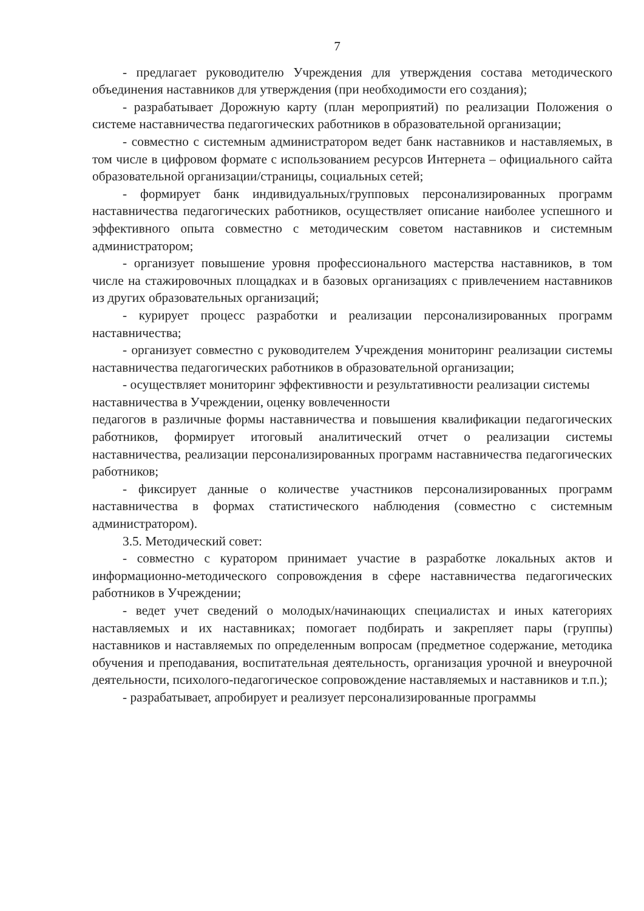7
- предлагает руководителю Учреждения для утверждения состава методического объединения наставников для утверждения (при необходимости его создания);
- разрабатывает Дорожную карту (план мероприятий) по реализации Положения о системе наставничества педагогических работников в образовательной организации;
- совместно с системным администратором ведет банк наставников и наставляемых, в том числе в цифровом формате с использованием ресурсов Интернета – официального сайта образовательной организации/страницы, социальных сетей;
- формирует банк индивидуальных/групповых персонализированных программ наставничества педагогических работников, осуществляет описание наиболее успешного и эффективного опыта совместно с методическим советом наставников и системным администратором;
- организует повышение уровня профессионального мастерства наставников, в том числе на стажировочных площадках и в базовых организациях с привлечением наставников из других образовательных организаций;
- курирует процесс разработки и реализации персонализированных программ наставничества;
- организует совместно с руководителем Учреждения мониторинг реализации системы наставничества педагогических работников в образовательной организации;
- осуществляет мониторинг эффективности и результативности реализации системы наставничества в Учреждении, оценку вовлеченности
педагогов в различные формы наставничества и повышения квалификации педагогических работников, формирует итоговый аналитический отчет о реализации системы наставничества, реализации персонализированных программ наставничества педагогических работников;
- фиксирует данные о количестве участников персонализированных программ наставничества в формах статистического наблюдения (совместно с системным администратором).
3.5. Методический совет:
- совместно с куратором принимает участие в разработке локальных актов и информационно-методического сопровождения в сфере наставничества педагогических работников в Учреждении;
- ведет учет сведений о молодых/начинающих специалистах и иных категориях наставляемых и их наставниках; помогает подбирать и закрепляет пары (группы) наставников и наставляемых по определенным вопросам (предметное содержание, методика обучения и преподавания, воспитательная деятельность, организация урочной и внеурочной деятельности, психолого-педагогическое сопровождение наставляемых и наставников и т.п.);
- разрабатывает, апробирует и реализует персонализированные программы